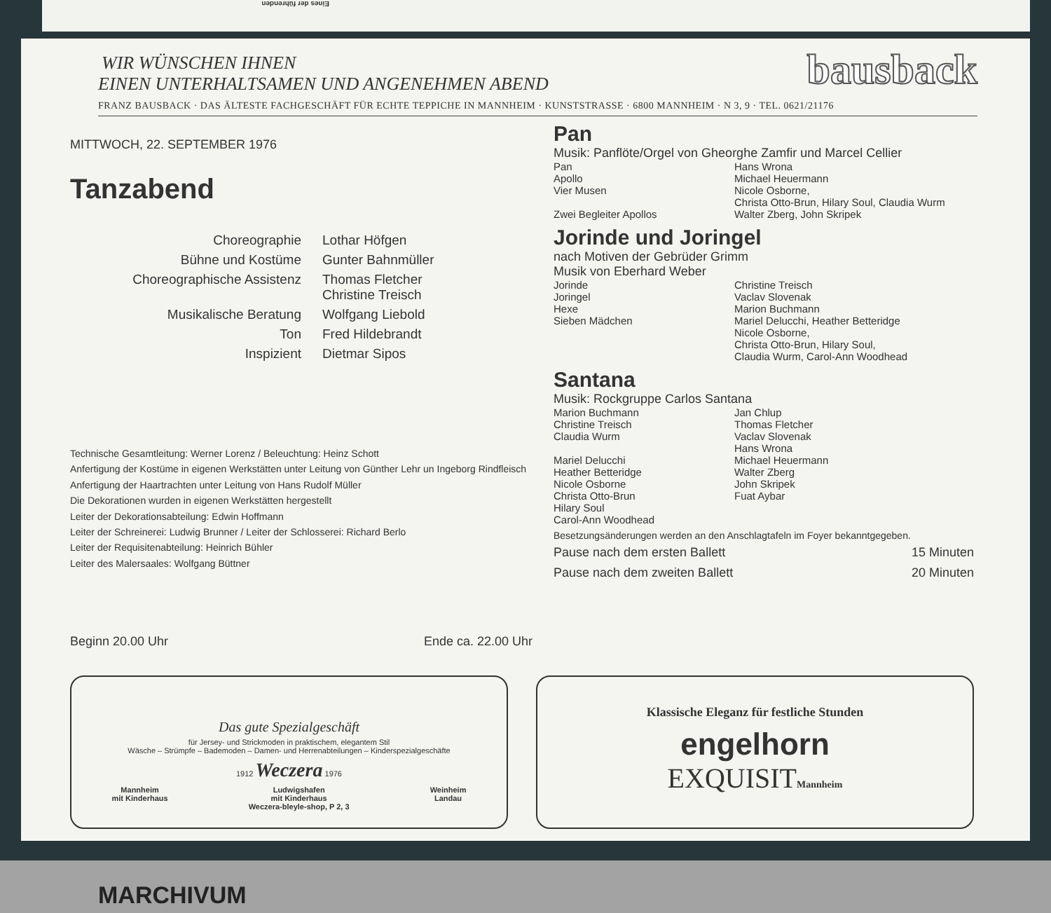Eines der führenden
bausback
WIR WÜNSCHEN IHNEN
EINEN UNTERHALTSAMEN UND ANGENEHMEN ABEND
FRANZ BAUSBACK · DAS ÄLTESTE FACHGESCHÄFT FÜR ECHTE TEPPICHE IN MANNHEIM · KUNSTSTRASSE · 6800 MANNHEIM · N 3, 9 · TEL. 0621/21176
MITTWOCH, 22. SEPTEMBER 1976
Tanzabend
Choreographie Lothar Höfgen Bühne und Kostüme Gunter Bahnmüller Choreographische Assistenz Thomas Fletcher
Christine Treisch Musikalische Beratung Wolfgang Liebold Ton Fred Hildebrandt Inspizient Dietmar Sipos
Technische Gesamtleitung: Werner Lorenz / Beleuchtung: Heinz Schott
Anfertigung der Kostüme in eigenen Werkstätten unter Leitung von Günther Lehr un Ingeborg Rindfleisch
Anfertigung der Haartrachten unter Leitung von Hans Rudolf Müller
Die Dekorationen wurden in eigenen Werkstätten hergestellt
Leiter der Dekorationsabteilung: Edwin Hoffmann
Leiter der Schreinerei: Ludwig Brunner / Leiter der Schlosserei: Richard Berlo
Leiter der Requisitenabteilung: Heinrich Bühler
Leiter des Malersaales: Wolfgang Büttner
Beginn 20.00 Uhr Ende ca. 22.00 Uhr
Pan
Musik: Panflöte/Orgel von Gheorghe Zamfir und Marcel Cellier
Pan
Apollo
Vier Musen
Zwei Begleiter Apollos Hans Wrona
Michael Heuermann
Nicole Osborne,
Christa Otto-Brun, Hilary Soul, Claudia Wurm
Walter Zberg, John Skripek
Jorinde und Joringel
nach Motiven der Gebrüder Grimm
Musik von Eberhard Weber
Jorinde
Joringel
Hexe
Sieben Mädchen Christine Treisch
Vaclav Slovenak
Marion Buchmann
Mariel Delucchi, Heather Betteridge
Nicole Osborne,
Christa Otto-Brun, Hilary Soul,
Claudia Wurm, Carol-Ann Woodhead
Santana
Musik: Rockgruppe Carlos Santana
Marion Buchmann
Christine Treisch
Claudia Wurm
Mariel Delucchi
Heather Betteridge
Nicole Osborne
Christa Otto-Brun
Hilary Soul
Carol-Ann Woodhead Jan Chlup
Thomas Fletcher
Vaclav Slovenak
Hans Wrona
Michael Heuermann
Walter Zberg
John Skripek
Fuat Aybar
Besetzungsänderungen werden an den Anschlagtafeln im Foyer bekanntgegeben.
Pause nach dem ersten Ballett 15 Minuten
Pause nach dem zweiten Ballett 20 Minuten
Das gute Spezialgeschäft
für Jersey- und Strickmoden in praktischem, elegantem Stil
Wäsche – Strümpfe – Bademoden – Damen- und Herrenabteilungen – Kinderspezialgeschäfte
1912 Weczera 1976
Mannheim
mit Kinderhaus Ludwigshafen
mit Kinderhaus
Weczera-bleyle-shop, P 2, 3 Weinheim
Landau
Klassische Eleganz für festliche Stunden
engelhorn
EXQUISITMannheim
MARCHIVUM